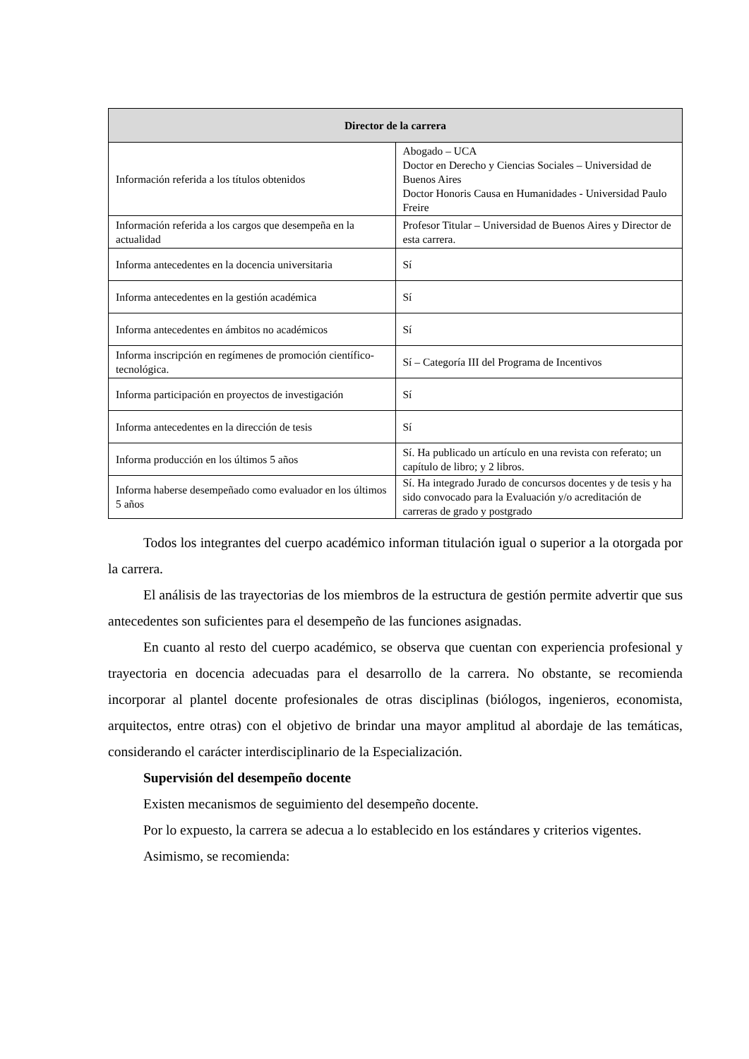| Director de la carrera | |
| --- | --- |
| Información referida a los títulos obtenidos | Abogado – UCA Doctor en Derecho y Ciencias Sociales – Universidad de Buenos Aires Doctor Honoris Causa en Humanidades - Universidad Paulo Freire |
| Información referida a los cargos que desempeña en la actualidad | Profesor Titular – Universidad de Buenos Aires y Director de esta carrera. |
| Informa antecedentes en la docencia universitaria | Sí |
| Informa antecedentes en la gestión académica | Sí |
| Informa antecedentes en ámbitos no académicos | Sí |
| Informa inscripción en regímenes de promoción científico-tecnológica. | Sí – Categoría III del Programa de Incentivos |
| Informa participación en proyectos de investigación | Sí |
| Informa antecedentes en la dirección de tesis | Sí |
| Informa producción en los últimos 5 años | Sí. Ha publicado un artículo en una revista con referato; un capítulo de libro; y 2 libros. |
| Informa haberse desempeñado como evaluador en los últimos 5 años | Sí. Ha integrado Jurado de concursos docentes y de tesis y ha sido convocado para la Evaluación y/o acreditación de carreras de grado y postgrado |
Todos los integrantes del cuerpo académico informan titulación igual o superior a la otorgada por la carrera.
El análisis de las trayectorias de los miembros de la estructura de gestión permite advertir que sus antecedentes son suficientes para el desempeño de las funciones asignadas.
En cuanto al resto del cuerpo académico, se observa que cuentan con experiencia profesional y trayectoria en docencia adecuadas para el desarrollo de la carrera. No obstante, se recomienda incorporar al plantel docente profesionales de otras disciplinas (biólogos, ingenieros, economista, arquitectos, entre otras) con el objetivo de brindar una mayor amplitud al abordaje de las temáticas, considerando el carácter interdisciplinario de la Especialización.
Supervisión del desempeño docente
Existen mecanismos de seguimiento del desempeño docente.
Por lo expuesto, la carrera se adecua a lo establecido en los estándares y criterios vigentes.
Asimismo, se recomienda: